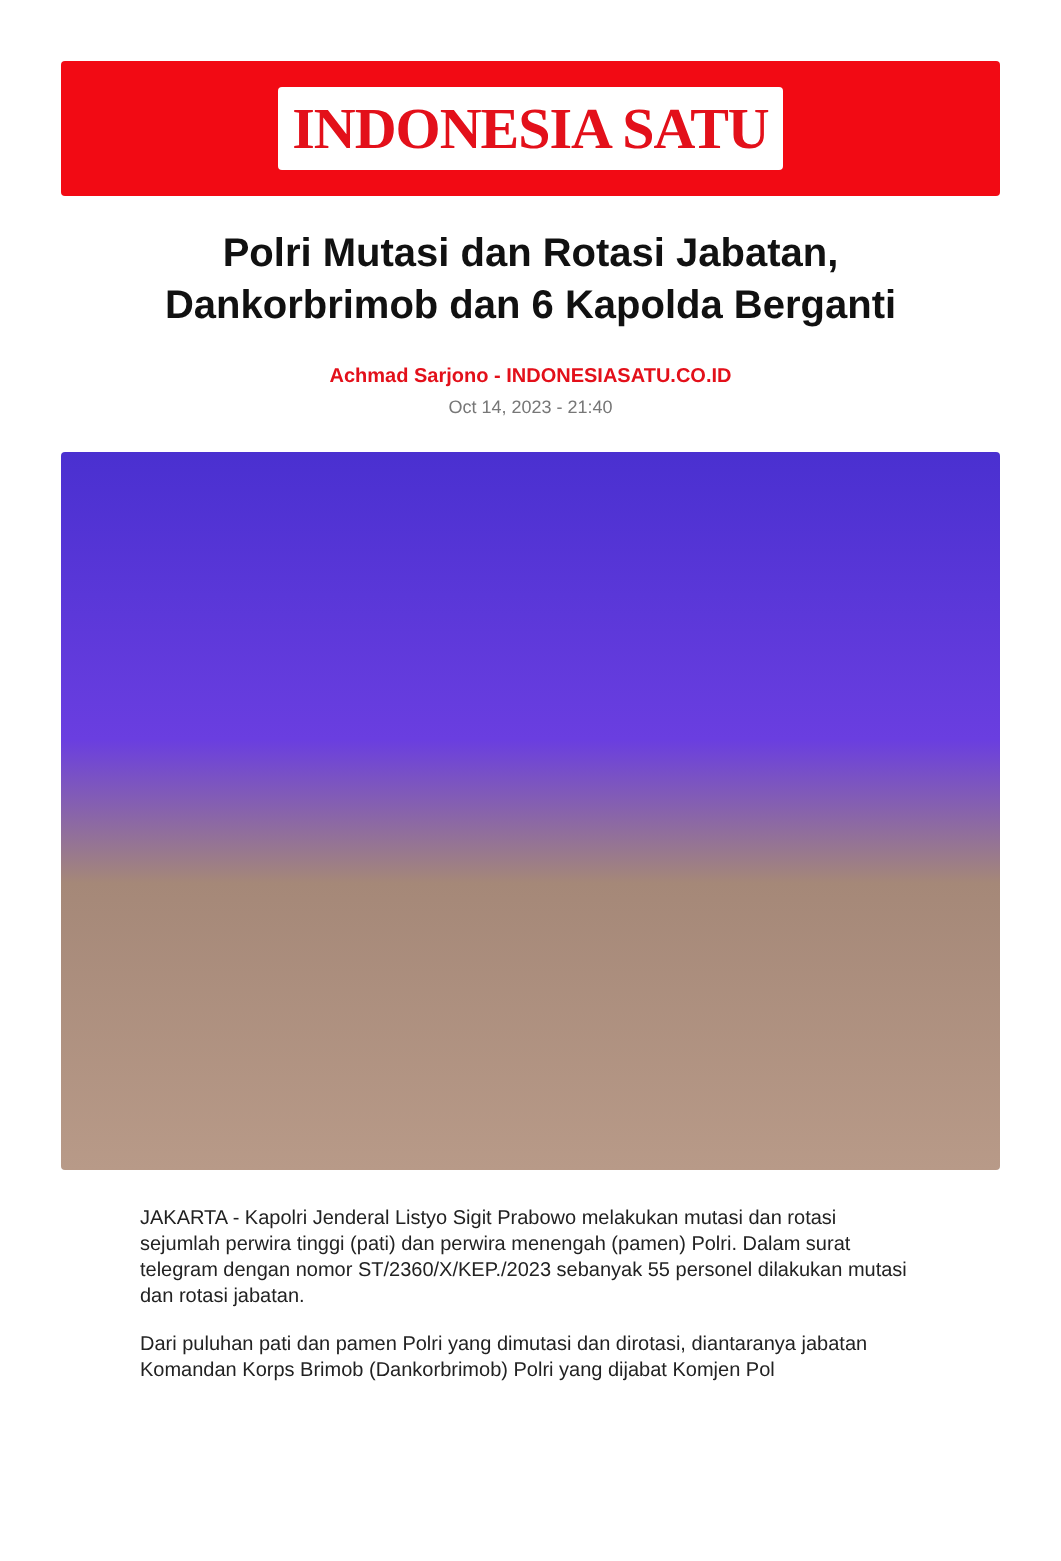INDONESIA SATU
Polri Mutasi dan Rotasi Jabatan, Dankorbrimob dan 6 Kapolda Berganti
Achmad Sarjono - INDONESIASATU.CO.ID
Oct 14, 2023 - 21:40
JAKARTA - Kapolri Jenderal Listyo Sigit Prabowo melakukan mutasi dan rotasi sejumlah perwira tinggi (pati) dan perwira menengah (pamen) Polri. Dalam surat telegram dengan nomor ST/2360/X/KEP./2023 sebanyak 55 personel dilakukan mutasi dan rotasi jabatan.
Dari puluhan pati dan pamen Polri yang dimutasi dan dirotasi, diantaranya jabatan Komandan Korps Brimob (Dankorbrimob) Polri yang dijabat Komjen Pol